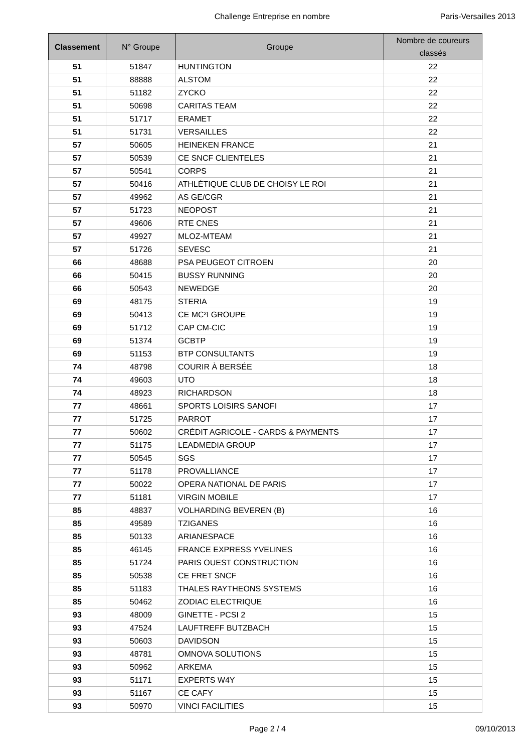Challenge Entreprise en nombre Paris-Versailles 2013
| Classement | N° Groupe | Groupe | Nombre de coureurs classés |
| --- | --- | --- | --- |
| 51 | 51847 | HUNTINGTON | 22 |
| 51 | 88888 | ALSTOM | 22 |
| 51 | 51182 | ZYCKO | 22 |
| 51 | 50698 | CARITAS TEAM | 22 |
| 51 | 51717 | ERAMET | 22 |
| 51 | 51731 | VERSAILLES | 22 |
| 57 | 50605 | HEINEKEN FRANCE | 21 |
| 57 | 50539 | CE SNCF CLIENTELES | 21 |
| 57 | 50541 | CORPS | 21 |
| 57 | 50416 | ATHLÉTIQUE CLUB DE CHOISY LE ROI | 21 |
| 57 | 49962 | AS GE/CGR | 21 |
| 57 | 51723 | NEOPOST | 21 |
| 57 | 49606 | RTE CNES | 21 |
| 57 | 49927 | MLOZ-MTEAM | 21 |
| 57 | 51726 | SEVESC | 21 |
| 66 | 48688 | PSA PEUGEOT CITROEN | 20 |
| 66 | 50415 | BUSSY RUNNING | 20 |
| 66 | 50543 | NEWEDGE | 20 |
| 69 | 48175 | STERIA | 19 |
| 69 | 50413 | CE MC²I GROUPE | 19 |
| 69 | 51712 | CAP CM-CIC | 19 |
| 69 | 51374 | GCBTP | 19 |
| 69 | 51153 | BTP CONSULTANTS | 19 |
| 74 | 48798 | COURIR À BERSÉE | 18 |
| 74 | 49603 | UTO | 18 |
| 74 | 48923 | RICHARDSON | 18 |
| 77 | 48661 | SPORTS LOISIRS SANOFI | 17 |
| 77 | 51725 | PARROT | 17 |
| 77 | 50602 | CRÉDIT AGRICOLE - CARDS & PAYMENTS | 17 |
| 77 | 51175 | LEADMEDIA GROUP | 17 |
| 77 | 50545 | SGS | 17 |
| 77 | 51178 | PROVALLIANCE | 17 |
| 77 | 50022 | OPERA NATIONAL DE PARIS | 17 |
| 77 | 51181 | VIRGIN MOBILE | 17 |
| 85 | 48837 | VOLHARDING BEVEREN (B) | 16 |
| 85 | 49589 | TZIGANES | 16 |
| 85 | 50133 | ARIANESPACE | 16 |
| 85 | 46145 | FRANCE EXPRESS YVELINES | 16 |
| 85 | 51724 | PARIS OUEST CONSTRUCTION | 16 |
| 85 | 50538 | CE FRET SNCF | 16 |
| 85 | 51183 | THALES RAYTHEONS SYSTEMS | 16 |
| 85 | 50462 | ZODIAC ELECTRIQUE | 16 |
| 93 | 48009 | GINETTE - PCSI 2 | 15 |
| 93 | 47524 | LAUFTREFF BUTZBACH | 15 |
| 93 | 50603 | DAVIDSON | 15 |
| 93 | 48781 | OMNOVA SOLUTIONS | 15 |
| 93 | 50962 | ARKEMA | 15 |
| 93 | 51171 | EXPERTS W4Y | 15 |
| 93 | 51167 | CE CAFY | 15 |
| 93 | 50970 | VINCI FACILITIES | 15 |
Page 2 / 4 09/10/2013